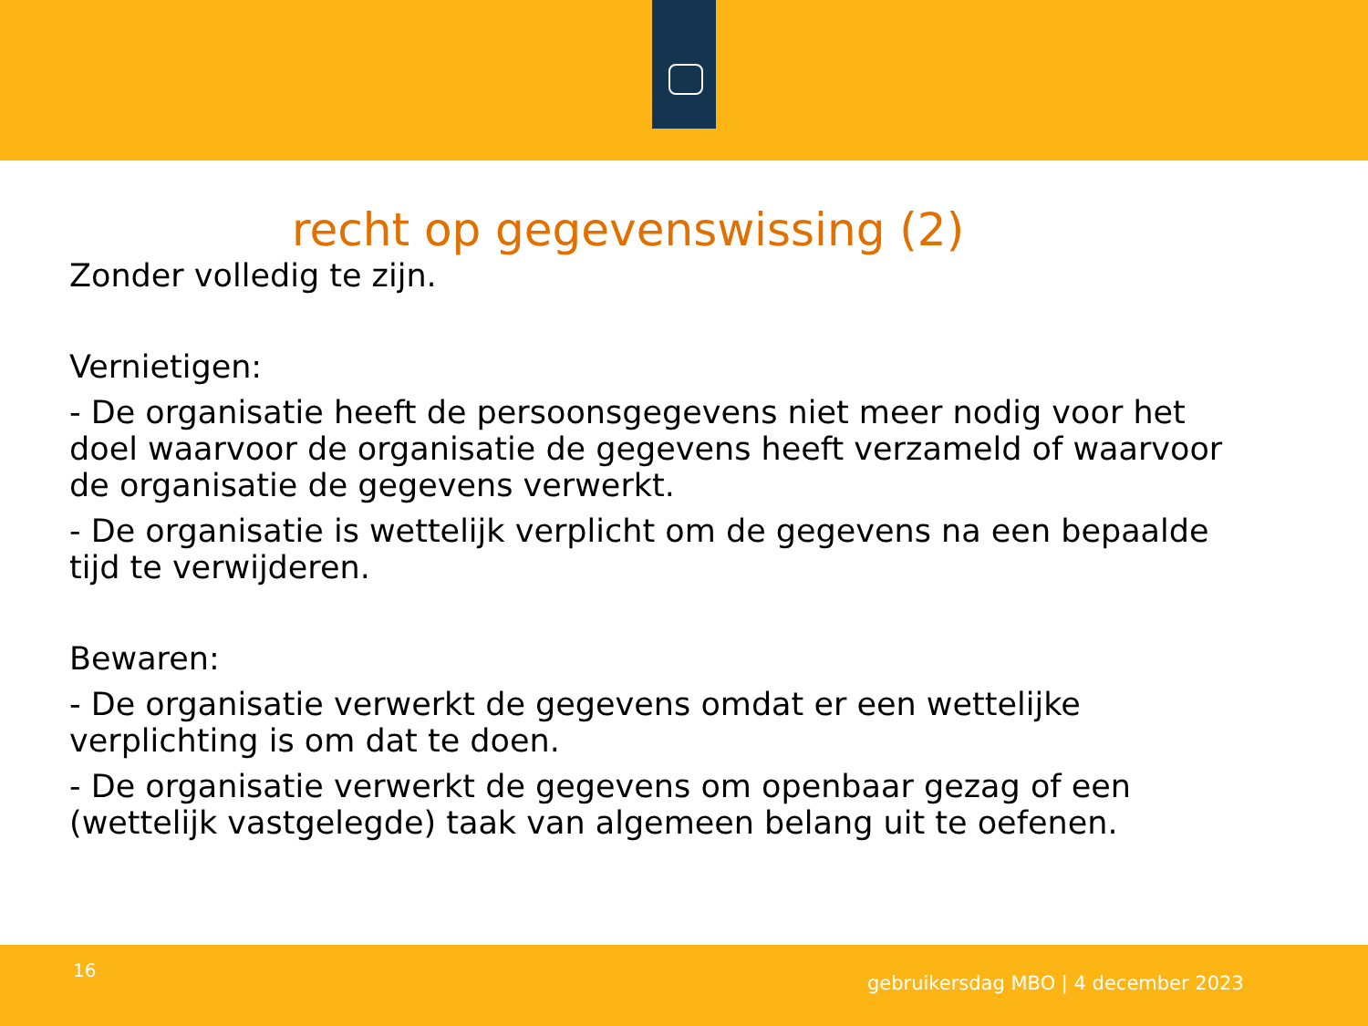recht op gegevenswissing (2)
Zonder volledig te zijn.
Vernietigen:
- De organisatie heeft de persoonsgegevens niet meer nodig voor het doel waarvoor de organisatie de gegevens heeft verzameld of waarvoor de organisatie de gegevens verwerkt.
- De organisatie is wettelijk verplicht om de gegevens na een bepaalde tijd te verwijderen.
Bewaren:
- De organisatie verwerkt de gegevens omdat er een wettelijke verplichting is om dat te doen.
- De organisatie verwerkt de gegevens om openbaar gezag of een (wettelijk vastgelegde) taak van algemeen belang uit te oefenen.
16
gebruikersdag MBO | 4 december 2023